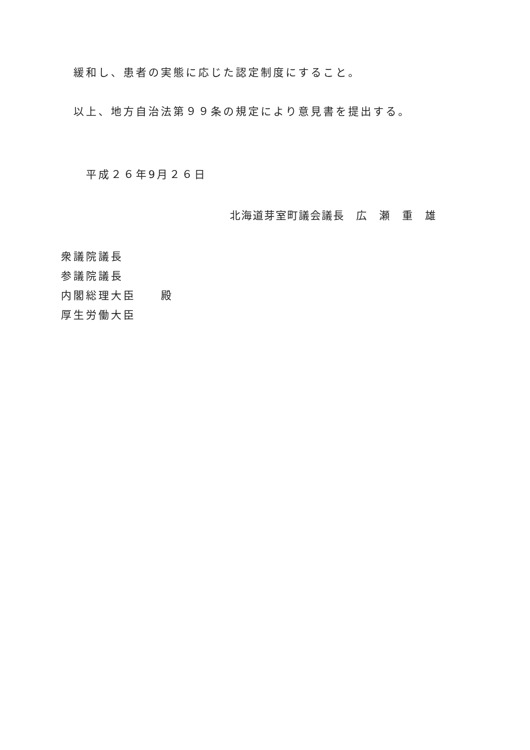緩和し、患者の実態に応じた認定制度にすること。
以上、地方自治法第９９条の規定により意見書を提出する。
平成２６年9月２６日
北海道芽室町議会議長　広　瀬　重　雄
衆議院議長
参議院議長
内閣総理大臣　　殿
厚生労働大臣